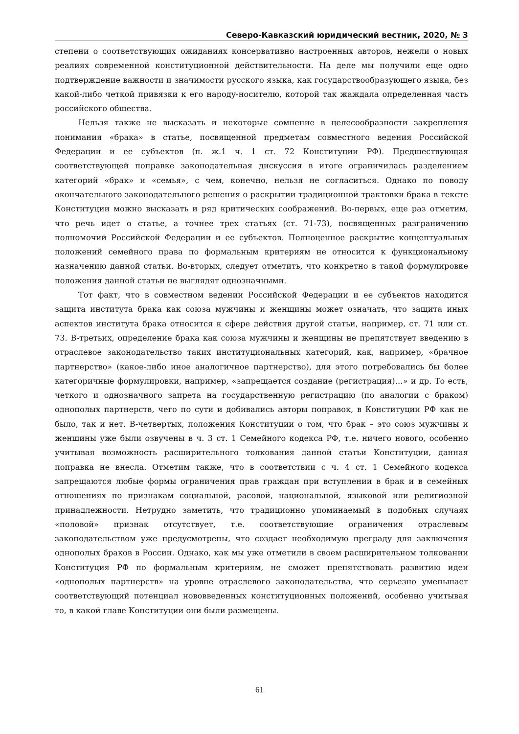Северо-Кавказский юридический вестник, 2020, № 3
степени о соответствующих ожиданиях консервативно настроенных авторов, нежели о новых реалиях современной конституционной действительности. На деле мы получили еще одно подтверждение важности и значимости русского языка, как государствообразующего языка, без какой-либо четкой привязки к его народу-носителю, которой так жаждала определенная часть российского общества.
Нельзя также не высказать и некоторые сомнение в целесообразности закрепления понимания «брака» в статье, посвященной предметам совместного ведения Российской Федерации и ее субъектов (п. ж.1 ч. 1 ст. 72 Конституции РФ). Предшествующая соответствующей поправке законодательная дискуссия в итоге ограничилась разделением категорий «брак» и «семья», с чем, конечно, нельзя не согласиться. Однако по поводу окончательного законодательного решения о раскрытии традиционной трактовки брака в тексте Конституции можно высказать и ряд критических соображений. Во-первых, еще раз отметим, что речь идет о статье, а точнее трех статьях (ст. 71-73), посвященных разграничению полномочий Российской Федерации и ее субъектов. Полноценное раскрытие концептуальных положений семейного права по формальным критериям не относится к функциональному назначению данной статьи. Во-вторых, следует отметить, что конкретно в такой формулировке положения данной статьи не выглядят однозначными.
Тот факт, что в совместном ведении Российской Федерации и ее субъектов находится защита института брака как союза мужчины и женщины может означать, что защита иных аспектов института брака относится к сфере действия другой статьи, например, ст. 71 или ст. 73. В-третьих, определение брака как союза мужчины и женщины не препятствует введению в отраслевое законодательство таких институциональных категорий, как, например, «брачное партнерство» (какое-либо иное аналогичное партнерство), для этого потребовались бы более категоричные формулировки, например, «запрещается создание (регистрация)…» и др. То есть, четкого и однозначного запрета на государственную регистрацию (по аналогии с браком) однополых партнерств, чего по сути и добивались авторы поправок, в Конституции РФ как не было, так и нет. В-четвертых, положения Конституции о том, что брак – это союз мужчины и женщины уже были озвучены в ч. 3 ст. 1 Семейного кодекса РФ, т.е. ничего нового, особенно учитывая возможность расширительного толкования данной статьи Конституции, данная поправка не внесла. Отметим также, что в соответствии с ч. 4 ст. 1 Семейного кодекса запрещаются любые формы ограничения прав граждан при вступлении в брак и в семейных отношениях по признакам социальной, расовой, национальной, языковой или религиозной принадлежности. Нетрудно заметить, что традиционно упоминаемый в подобных случаях «половой» признак отсутствует, т.е. соответствующие ограничения отраслевым законодательством уже предусмотрены, что создает необходимую преграду для заключения однополых браков в России. Однако, как мы уже отметили в своем расширительном толковании Конституция РФ по формальным критериям, не сможет препятствовать развитию идеи «однополых партнерств» на уровне отраслевого законодательства, что серьезно уменьшает соответствующий потенциал нововведенных конституционных положений, особенно учитывая то, в какой главе Конституции они были размещены.
61